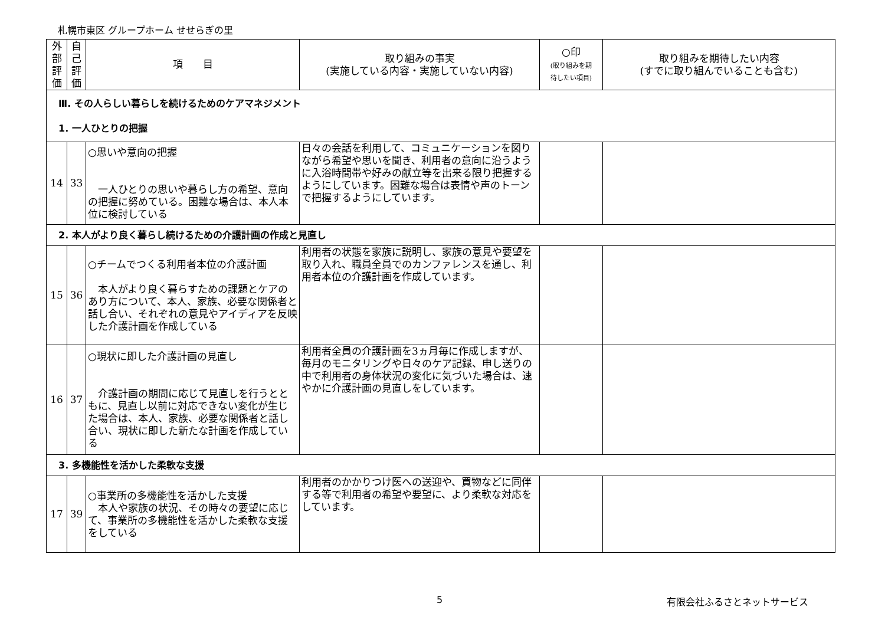札幌市東区 グループホーム せせらぎの里
| 外 部 評 価 | 自 己 評 価 | 項 目 | 取り組みの事実 (実施している内容・実施していない内容) | ○印 (取り組みを期 待したい項目) | 取り組みを期待したい内容 (すでに取り組んでいることも含む) |
| --- | --- | --- | --- | --- | --- |
| Ⅲ. その人らしい暮らしを続けるためのケアマネジメント 1. 一人ひとりの把握 | | | | | |
| 14 | 33 | ○思いや意向の把握 一人ひとりの思いや暮らし方の希望、意向の把握に努めている。困難な場合は、本人本位に検討している | 日々の会話を利用して、コミュニケーションを図りながら希望や思いを聞き、利用者の意向に沿うように入浴時間帯や好みの献立等を出来る限り把握するようにしています。困難な場合は表情や声のトーンで把握するようにしています。 | | |
| 2. 本人がより良く暮らし続けるための介護計画の作成と見直し | | | | | |
| 15 | 36 | ○チームでつくる利用者本位の介護計画 本人がより良く暮らすための課題とケアのあり方について、本人、家族、必要な関係者と話し合い、それぞれの意見やアイディアを反映した介護計画を作成している | 利用者の状態を家族に説明し、家族の意見や要望を取り入れ、職員全員でのカンファレンスを通し、利用者本位の介護計画を作成しています。 | | |
| 16 | 37 | ○現状に即した介護計画の見直し 介護計画の期間に応じて見直しを行うとともに、見直し以前に対応できない変化が生じた場合は、本人、家族、必要な関係者と話し合い、現状に即した新たな計画を作成している | 利用者全員の介護計画を3ヵ月毎に作成しますが、毎月のモニタリングや日々のケア記録、申し送りの中で利用者の身体状況の変化に気づいた場合は、速やかに介護計画の見直しをしています。 | | |
| 3. 多機能性を活かした柔軟な支援 | | | | | |
| 17 | 39 | ○事業所の多機能性を活かした支援 本人や家族の状況、その時々の要望に応じて、事業所の多機能性を活かした柔軟な支援をしている | 利用者のかかりつけ医への送迎や、買物などに同伴する等で利用者の希望や要望に、より柔軟な対応をしています。 | | |
5 有限会社ふるさとネットサービス